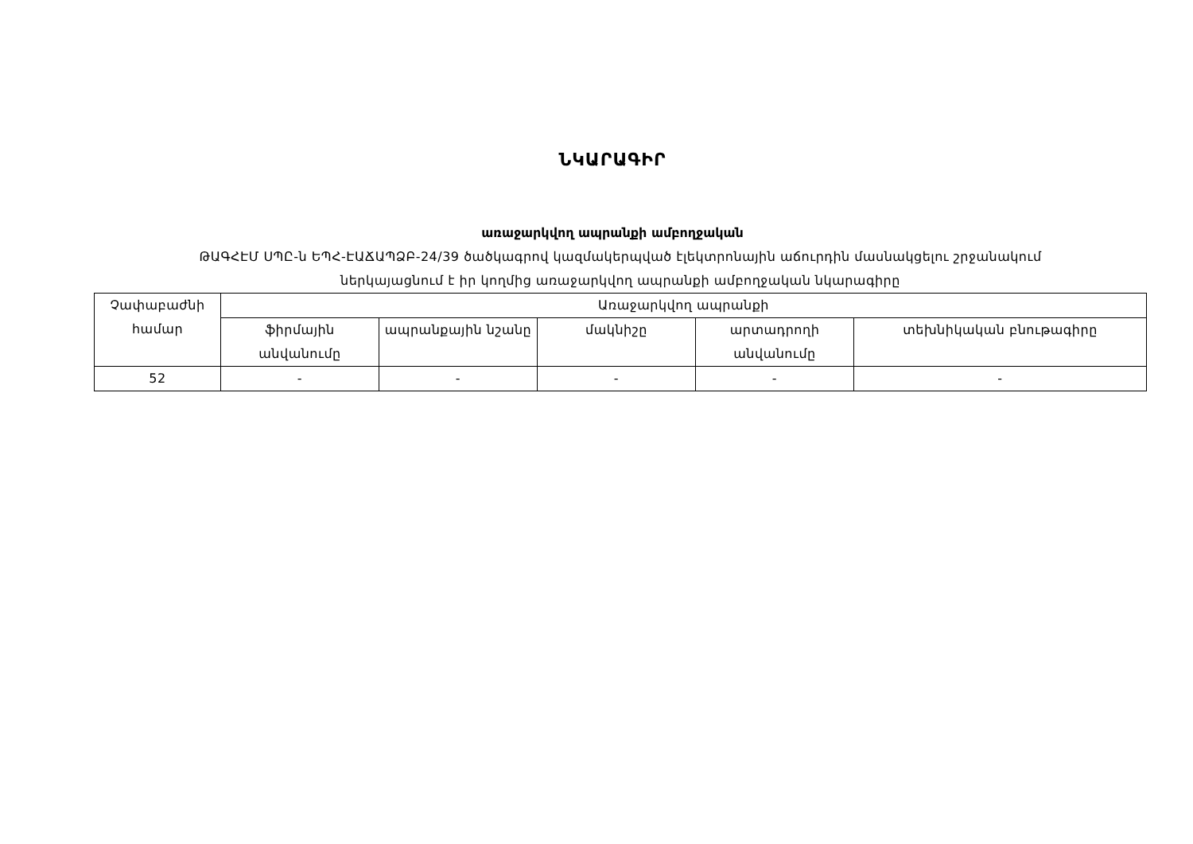ՆԿԱՐԱԳԻՐ
առաջարկվող ապրանքի ամբողջական
ԹԱԳՀԷՄ ՍՊԸ-ն ԵՊՀ-ԷԱՃԱՊՁԲ-24/39 ծածկագրով կազմակերպված էլեկտրոնային աճուրդին մասնակցելու շրջանակում
ներկայացնում է իր կողմից առաջարկվող ապրանքի ամբողջական նկարագիրը
| Չափաբաժնի համար | Առաջարկվող ապրանքի | | | | |
| --- | --- | --- | --- | --- | --- |
| | ֆիրմային անվանումը | ապրանքային նշանը | մակնիշը | արտադրողի անվանումը | տեխնիկական բնութագիրը |
| 52 | - | - | - | - | - |